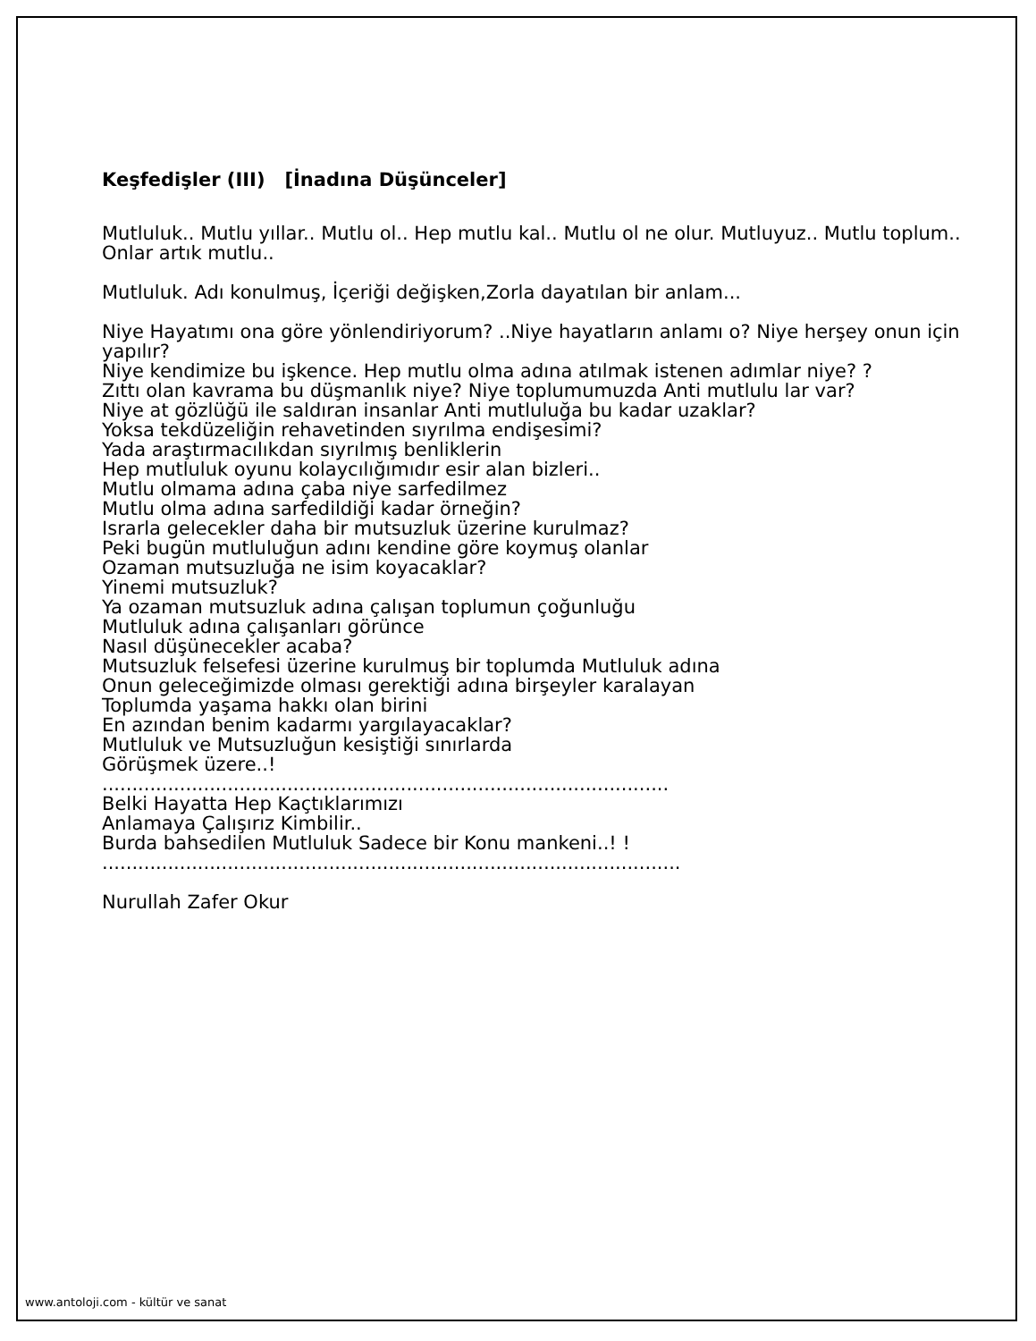Keşfedişler (III) [İnadına Düşünceler]
Mutluluk.. Mutlu yıllar.. Mutlu ol.. Hep mutlu kal.. Mutlu ol ne olur. Mutluyuz.. Mutlu toplum.. Onlar artık mutlu..
Mutluluk. Adı konulmuş, İçeriği değişken,Zorla dayatılan bir anlam...
Niye Hayatımı ona göre yönlendiriyorum? ..Niye hayatların anlamı o? Niye herşey onun için yapılır?
Niye kendimize bu işkence. Hep mutlu olma adına atılmak istenen adımlar niye? ?
Zıttı olan kavrama bu düşmanlık niye? Niye toplumumuzda Anti mutlulu lar var?
Niye at gözlüğü ile saldıran insanlar Anti mutluluğa bu kadar uzaklar?
Yoksa tekdüzeliğin rehavetinden sıyrılma endişesimi?
Yada araştırmacılıkdan sıyrılmış benliklerin
Hep mutluluk oyunu kolaycılığımıdır esir alan bizleri..
Mutlu olmama adına çaba niye sarfedilmez
Mutlu olma adına sarfedildiği kadar örneğin?
Israrla gelecekler daha bir mutsuzluk üzerine kurulmaz?
Peki bugün mutluluğun adını kendine göre koymuş olanlar
Ozaman mutsuzluğa ne isim koyacaklar?
Yinemi mutsuzluk?
Ya ozaman mutsuzluk adına çalışan toplumun çoğunluğu
Mutluluk adına çalışanları görünce
Nasıl düşünecekler acaba?
Mutsuzluk felsefesi üzerine kurulmuş bir toplumda Mutluluk adına
Onun geleceğimizde olması gerektiği adına birşeyler karalayan
Toplumda yaşama hakkı olan birini
En azından benim kadarmı yargılayacaklar?
Mutluluk ve Mutsuzluğun kesiştiği sınırlarda
Görüşmek üzere..!
...............................................................................................
Belki Hayatta Hep Kaçtıklarımızı
Anlamaya Çalışırız Kimbilir..
Burda bahsedilen Mutluluk Sadece bir Konu mankeni..! !
.................................................................................................
Nurullah Zafer Okur
www.antoloji.com - kültür ve sanat